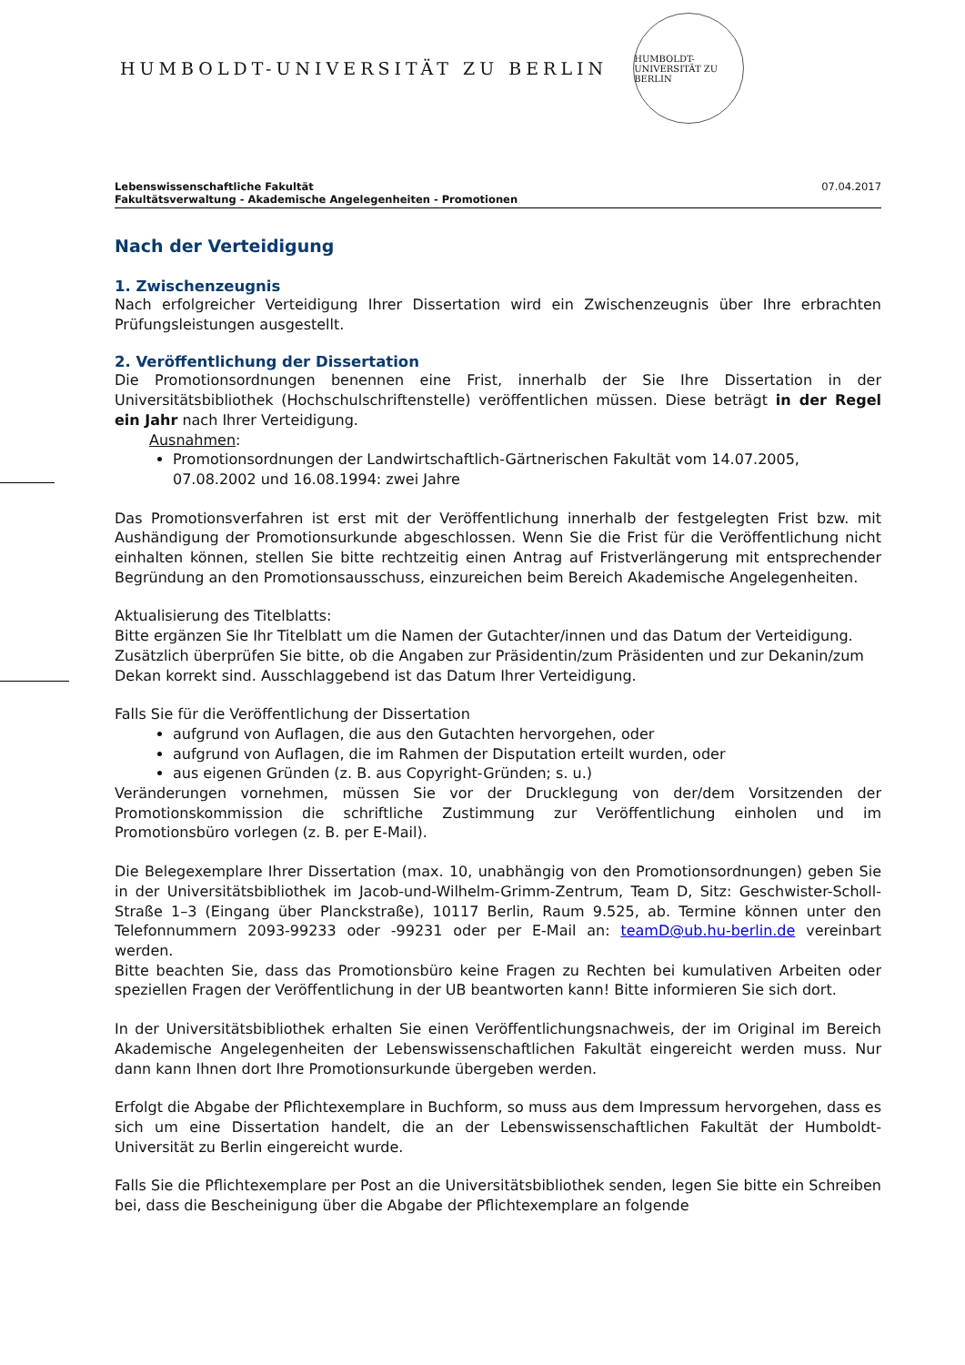HUMBOLDT-UNIVERSITÄT ZU BERLIN
HUMBOLDT-UNIVERSITÄT ZU BERLIN
Lebenswissenschaftliche Fakultät
Fakultätsverwaltung - Akademische Angelegenheiten - Promotionen
07.04.2017
Nach der Verteidigung
1. Zwischenzeugnis
Nach erfolgreicher Verteidigung Ihrer Dissertation wird ein Zwischenzeugnis über Ihre erbrachten Prüfungsleistungen ausgestellt.
2. Veröffentlichung der Dissertation
Die Promotionsordnungen benennen eine Frist, innerhalb der Sie Ihre Dissertation in der Universitätsbibliothek (Hochschulschriftenstelle) veröffentlichen müssen. Diese beträgt in der Regel ein Jahr nach Ihrer Verteidigung.
Ausnahmen:
Promotionsordnungen der Landwirtschaftlich-Gärtnerischen Fakultät vom 14.07.2005, 07.08.2002 und 16.08.1994: zwei Jahre
Das Promotionsverfahren ist erst mit der Veröffentlichung innerhalb der festgelegten Frist bzw. mit Aushändigung der Promotionsurkunde abgeschlossen. Wenn Sie die Frist für die Veröffentlichung nicht einhalten können, stellen Sie bitte rechtzeitig einen Antrag auf Fristverlängerung mit entsprechender Begründung an den Promotionsausschuss, einzureichen beim Bereich Akademische Angelegenheiten.
Aktualisierung des Titelblatts:
Bitte ergänzen Sie Ihr Titelblatt um die Namen der Gutachter/innen und das Datum der Verteidigung. Zusätzlich überprüfen Sie bitte, ob die Angaben zur Präsidentin/zum Präsidenten und zur Dekanin/zum Dekan korrekt sind. Ausschlaggebend ist das Datum Ihrer Verteidigung.
Falls Sie für die Veröffentlichung der Dissertation
aufgrund von Auflagen, die aus den Gutachten hervorgehen, oder
aufgrund von Auflagen, die im Rahmen der Disputation erteilt wurden, oder
aus eigenen Gründen (z. B. aus Copyright-Gründen; s. u.)
Veränderungen vornehmen, müssen Sie vor der Drucklegung von der/dem Vorsitzenden der Promotionskommission die schriftliche Zustimmung zur Veröffentlichung einholen und im Promotionsbüro vorlegen (z. B. per E-Mail).
Die Belegexemplare Ihrer Dissertation (max. 10, unabhängig von den Promotionsordnungen) geben Sie in der Universitätsbibliothek im Jacob-und-Wilhelm-Grimm-Zentrum, Team D, Sitz: Geschwister-Scholl-Straße 1–3 (Eingang über Planckstraße), 10117 Berlin, Raum 9.525, ab. Termine können unter den Telefonnummern 2093-99233 oder -99231 oder per E-Mail an: teamD@ub.hu-berlin.de vereinbart werden.
Bitte beachten Sie, dass das Promotionsbüro keine Fragen zu Rechten bei kumulativen Arbeiten oder speziellen Fragen der Veröffentlichung in der UB beantworten kann! Bitte informieren Sie sich dort.
In der Universitätsbibliothek erhalten Sie einen Veröffentlichungsnachweis, der im Original im Bereich Akademische Angelegenheiten der Lebenswissenschaftlichen Fakultät eingereicht werden muss. Nur dann kann Ihnen dort Ihre Promotionsurkunde übergeben werden.
Erfolgt die Abgabe der Pflichtexemplare in Buchform, so muss aus dem Impressum hervorgehen, dass es sich um eine Dissertation handelt, die an der Lebenswissenschaftlichen Fakultät der Humboldt-Universität zu Berlin eingereicht wurde.
Falls Sie die Pflichtexemplare per Post an die Universitätsbibliothek senden, legen Sie bitte ein Schreiben bei, dass die Bescheinigung über die Abgabe der Pflichtexemplare an folgende